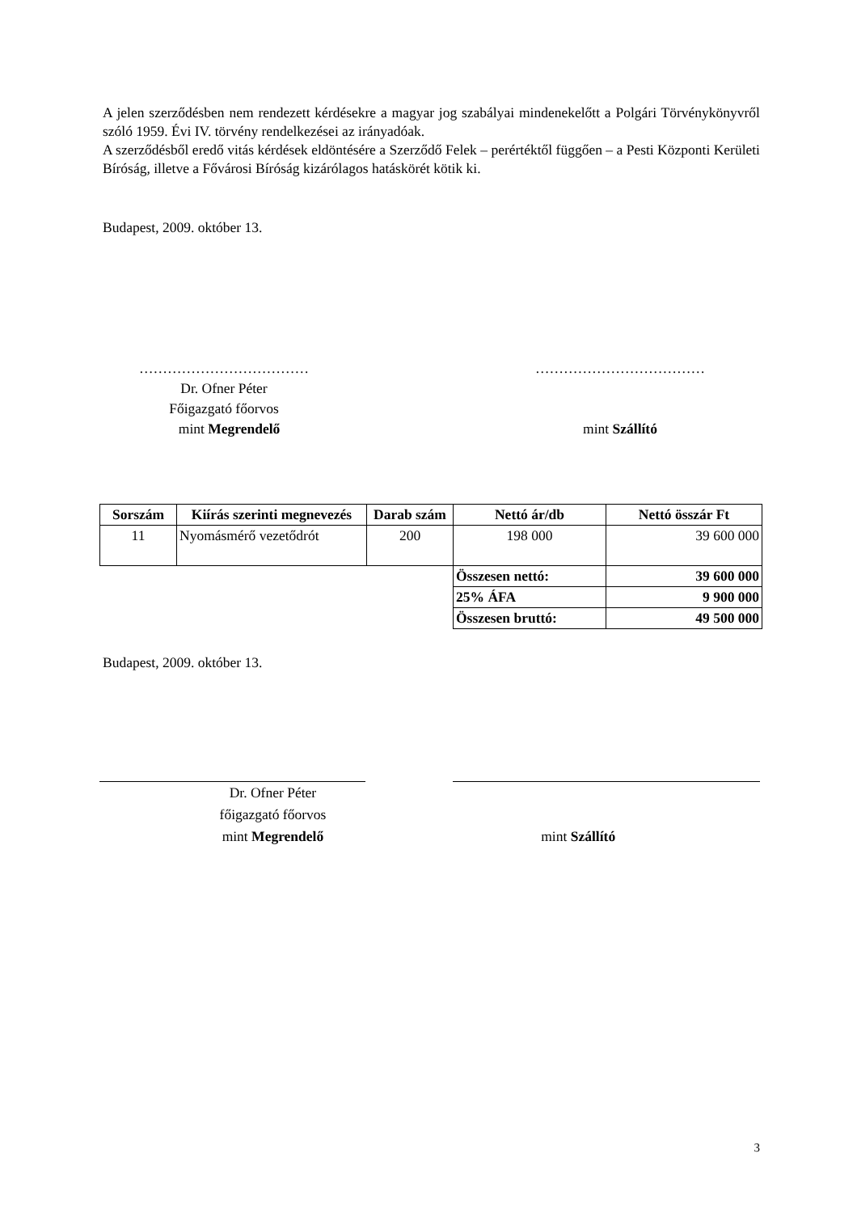A jelen szerződésben nem rendezett kérdésekre a magyar jog szabályai mindenekelőtt a Polgári Törvénykönyvről szóló 1959. Évi IV. törvény rendelkezései az irányadóak.
A szerződésből eredő vitás kérdések eldöntésére a Szerződő Felek – perértéktől függően – a Pesti Központi Kerületi Bíróság, illetve a Fővárosi Bíróság kizárólagos hatáskörét kötik ki.
Budapest, 2009. október 13.
………………………………
Dr. Ofner Péter
Főigazgató főorvos
mint Megrendelő
………………………………
mint Szállító
| Sorszám | Kiírás szerinti megnevezés | Darab szám | Nettó ár/db | Nettó összár Ft |
| --- | --- | --- | --- | --- |
| 11 | Nyomásmérő vezetődrót | 200 | 198 000 | 39 600 000 |
| | | | Összesen nettó: | 39 600 000 |
| | | | 25% ÁFA | 9 900 000 |
| | | | Összesen bruttó: | 49 500 000 |
Budapest, 2009. október 13.
Dr. Ofner Péter
főigazgató főorvos
mint Megrendelő
mint Szállító
3